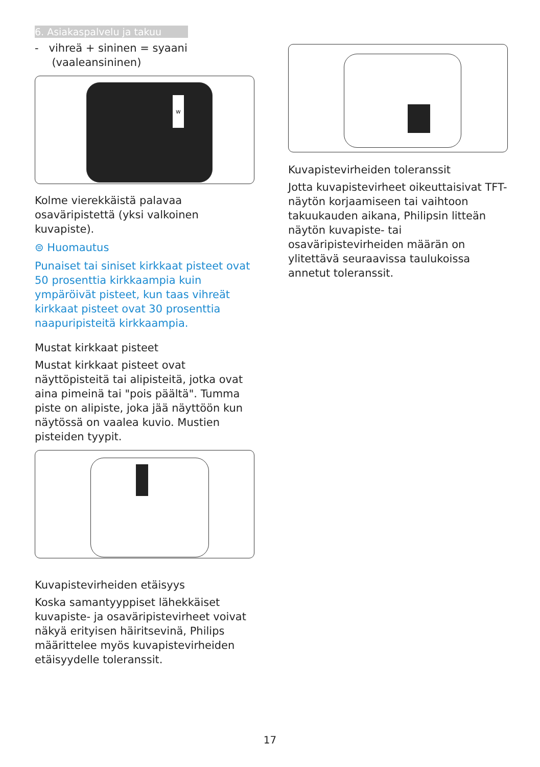6. Asiakaspalvelu ja takuu
- vihreä + sininen = syaani
(vaaleansininen)
w
Kolme vierekkäistä palavaa osaväripistettä (yksi valkoinen kuvapiste).
⊜ Huomautus
Punaiset tai siniset kirkkaat pisteet ovat 50 prosenttia kirkkaampia kuin ympäröivät pisteet, kun taas vihreät kirkkaat pisteet ovat 30 prosenttia naapuripisteitä kirkkaampia.
Mustat kirkkaat pisteet
Mustat kirkkaat pisteet ovat näyttöpisteitä tai alipisteitä, jotka ovat aina pimeinä tai "pois päältä". Tumma piste on alipiste, joka jää näyttöön kun näytössä on vaalea kuvio. Mustien pisteiden tyypit.
Kuvapistevirheiden etäisyys
Koska samantyyppiset lähekkäiset kuvapiste- ja osaväripistevirheet voivat näkyä erityisen häiritsevinä, Philips määrittelee myös kuvapistevirheiden etäisyydelle toleranssit.
Kuvapistevirheiden toleranssit
Jotta kuvapistevirheet oikeuttaisivat TFT-näytön korjaamiseen tai vaihtoon takuukauden aikana, Philipsin litteän näytön kuvapiste- tai osaväripistevirheiden määrän on ylitettävä seuraavissa taulukoissa annetut toleranssit.
17